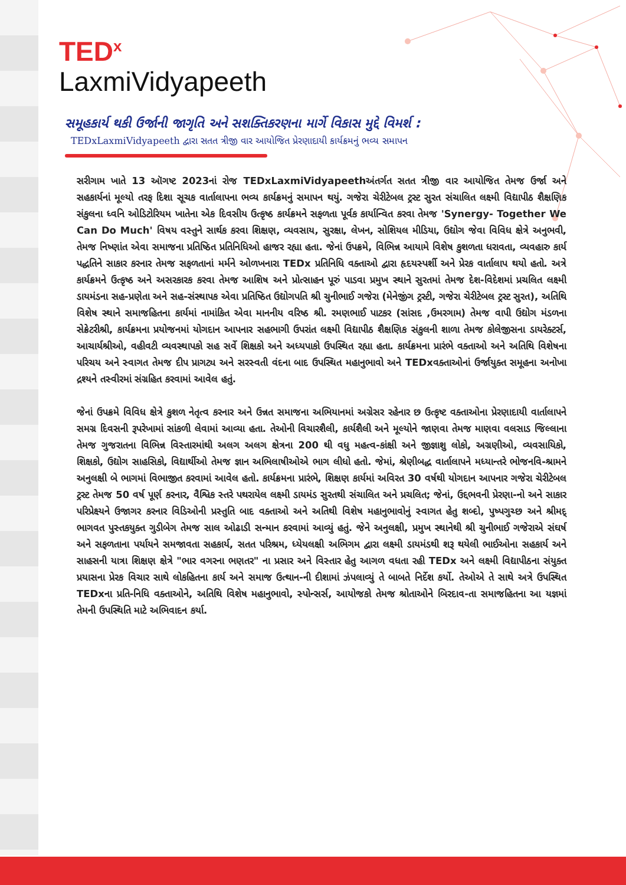TED<sup>x</sup>
LaxmiVidyapeeth
સમૂહકાર્ય થકી ઉર્જાની જાગૃતિ અને સશક્તિકરણના માર્ગે વિકાસ મુદ્દે વિમર્શ :
TEDxLaxmiVidyapeeth દ્વારા સતત ત્રીજી વાર આયોજિત પ્રેરણાદાયી કાર્યક્રમનું ભવ્ય સમાપન
સરીગામ ખાતે 13 ઑગષ્ટ 2023નાં રોજ TEDxLaxmiVidyapeethઅંતર્ગત સતત ત્રીજી વાર આયોજિત તેમજ ઉર્જા અને સહકાર્યનાં મૂલ્યો તરફ દિશા સૂચક વાર્તાલાપના ભવ્ય કાર્યક્રમનું સમાપન થયું. ગજેરા ચેરીટેબલ ટ્રસ્ટ સુરત સંચાલિત લક્ષ્મી વિદ્યાપીઠ શૈક્ષણિક સંકુલના ધ્વનિ ઓડિટોરિયમ ખાતેના એક દિવસીય ઉત્કૃષ્ઠ કાર્યક્રમને સફળતા પૂર્વક કાર્યાન્વિત કરવા તેમજ 'Synergy- Together We Can Do Much' વિષય વસ્તુને સાર્થક કરવા શિક્ષણ, વ્યવસાય, સુરક્ષા, લેખન, સોશિયલ મીડિયા, ઉદ્યોગ જેવા વિવિધ ક્ષેત્રે અનુભવી, તેમજ નિષ્ણાંત એવા સમાજના પ્રતિષ્ઠિત પ્રતિનિધિઓ હાજર રહ્યા હતા. જેનાં ઉપક્રમે, વિભિન્ન આયામે વિશેષ કુશળતા ધરાવતા, વ્યવહારુ કાર્ય પદ્ધતિને સાકાર કરનાર તેમજ સફળતાનાં મર્મને ઓળખનારા TEDx પ્રતિનિધિ વક્તાઓ દ્વારા હૃદયસ્પર્શી અને પ્રેરક વાર્તાલાપ થયો હતો. અત્રે કાર્યક્રમને ઉત્કૃષ્ઠ અને અસરકારક કરવા તેમજ આશિષ અને પ્રોત્સાહન પૂરું પાડવા પ્રમુખ સ્થાને સુરતમાં તેમજ દેશ-વિદેશમાં પ્રચલિત લક્ષ્મી ડાયમંડના સહ-પ્રણેતા અને સહ-સંસ્થાપક એવા પ્રતિષ્ઠિત ઉદ્યોગપતિ શ્રી ચુનીભાઈ ગજેરા (મેનેજીંગ ટ્રસ્ટી, ગજેરા ચેરીટેબલ ટ્રસ્ટ સુરત), અતિથિ વિશેષ સ્થાને સમાજહિતના કાર્યમાં નામાંકિત એવા માનનીય વરિષ્ઠ શ્રી. રમણભાઈ પાટકર (સાંસદ ,ઉમરગામ) તેમજ વાપી ઉદ્યોગ મંડળના સેક્રેટરીશ્રી, કાર્યક્રમના પ્રયોજનમાં યોગદાન આપનાર સહભાગી ઉપરાંત લક્ષ્મી વિદ્યાપીઠ શૈક્ષણિક સંકુલની શાળા તેમજ કોલેજીસના ડાયરેક્ટર્સ, આચાર્યશ્રીઓ, વહીવટી વ્યવસ્થાપકો સહ સર્વે શિક્ષકો અને અધ્યપાકો ઉપસ્થિત રહ્યા હતા. કાર્યક્રમના પ્રારંભે વક્તાઓ અને અતિથિ વિશેષના પરિચય અને સ્વાગત તેમજ દીપ પ્રાગટ્ય અને સરસ્વતી વંદના બાદ ઉપસ્થિત મહાનુભાવો અને TEDxવક્તાઓનાં ઉર્જાયુક્ત સમૂહના અનોખા દ્રશ્યને તસ્વીરમાં સંગ્રહિત કરવામાં આવેલ હતું.
જેનાં ઉપક્રમે વિવિધ ક્ષેત્રે કુશળ નેતૃત્વ કરનાર અને ઉન્નત સમાજના અભિયાનમાં અગ્રેસર રહેનાર છ ઉત્કૃષ્ટ વક્તાઓના પ્રેરણાદાયી વાર્તાલાપને સમગ્ર દિવસની રૂપરેખામાં સાંકળી લેવામાં આવ્યા હતા. તેઓની વિચારશૈલી, કાર્યશૈલી અને મૂલ્યોને જાણવા તેમજ માણવા વલસાડ જિલ્લાના તેમજ ગુજરાતના વિભિન્ન વિસ્તારમાંથી અલગ અલગ ક્ષેત્રના 200 થી વધુ મહત્વ-કાંક્ષી અને જીજ્ઞાશુ લોકો, અગ્રણીઓ, વ્યવસાયિકો, શિક્ષકો, ઉદ્યોગ સાહસિકો, વિદ્યાર્થીઓ તેમજ જ્ઞાન અભિલાષીઓએ ભાગ લીધો હતો. જેમાં, શ્રેણીબદ્ધ વાર્તાલાપને મધ્યાન્તરે ભોજનવિ-શ્રામને અનુલક્ષી બે ભાગમાં વિભાજીત કરવામાં આવેલ હતો. કાર્યક્રમના પ્રારંભે, શિક્ષણ કાર્યમાં અવિરત 30 વર્ષથી યોગદાન આપનાર ગજેરા ચેરીટેબલ ટ્રસ્ટ તેમજ 50 વર્ષ પૂર્ણ કરનાર, વૈશ્વિક સ્તરે પથરાયેલ લક્ષ્મી ડાયમંડ સુરતથી સંચાલિત અને પ્રચલિત; જેનાં, ઉદ્દભવની પ્રેરણા-નો અને સાકાર પરિપ્રેક્ષ્યને ઉજાગર કરનાર વિડિઓની પ્રસ્તુતિ બાદ વક્તાઓ અને અતિથી વિશેષ મહાનુભાવોનું સ્વાગત હેતુ શબ્દો, પુષ્પગુચ્છ અને શ્રીમદ્ ભાગવત પુસ્તકયુક્ત ગુડીબેગ તેમજ સાલ ઓઢાડી સન્માન કરવામાં આવ્યું હતું. જેને અનુલક્ષી, પ્રમુખ સ્થાનેથી શ્રી ચુનીભાઈ ગજેરાએ સંઘર્ષ અને સફળતાના પર્યાયને સમજાવતા સહકાર્ય, સતત પરિશ્રમ, ધ્યેયલક્ષી અભિગમ દ્વારા લક્ષ્મી ડાયમંડથી શરૂ થયેલી ભાઈઓના સહકાર્ય અને સાહસની યાત્રા શિક્ષણ ક્ષેત્રે "ભાર વગરના ભણતર" ના પ્રસાર અને વિસ્તાર હેતુ આગળ વધતા રહી TEDx અને લક્ષ્મી વિદ્યાપીઠના સંયુક્ત પ્રયાસના પ્રેરક વિચાર સાથે લોકહિતના કાર્ય અને સમાજ ઉત્થાન-ની દીશામાં ઝંપલાવ્યું તે બાબતે નિર્દેશ કર્યો. તેઓએ તે સાથે અત્રે ઉપસ્થિત TEDxના પ્રતિ-નિધિ વક્તાઓને, અતિથિ વિશેષ મહાનુભાવો, સ્પોન્સર્સ, આયોજકો તેમજ શ્રોતાઓને બિરદાવ-તા સમાજહિતના આ યજ્ઞમાં તેમની ઉપસ્થિતિ માટે અભિવાદન કર્યા.